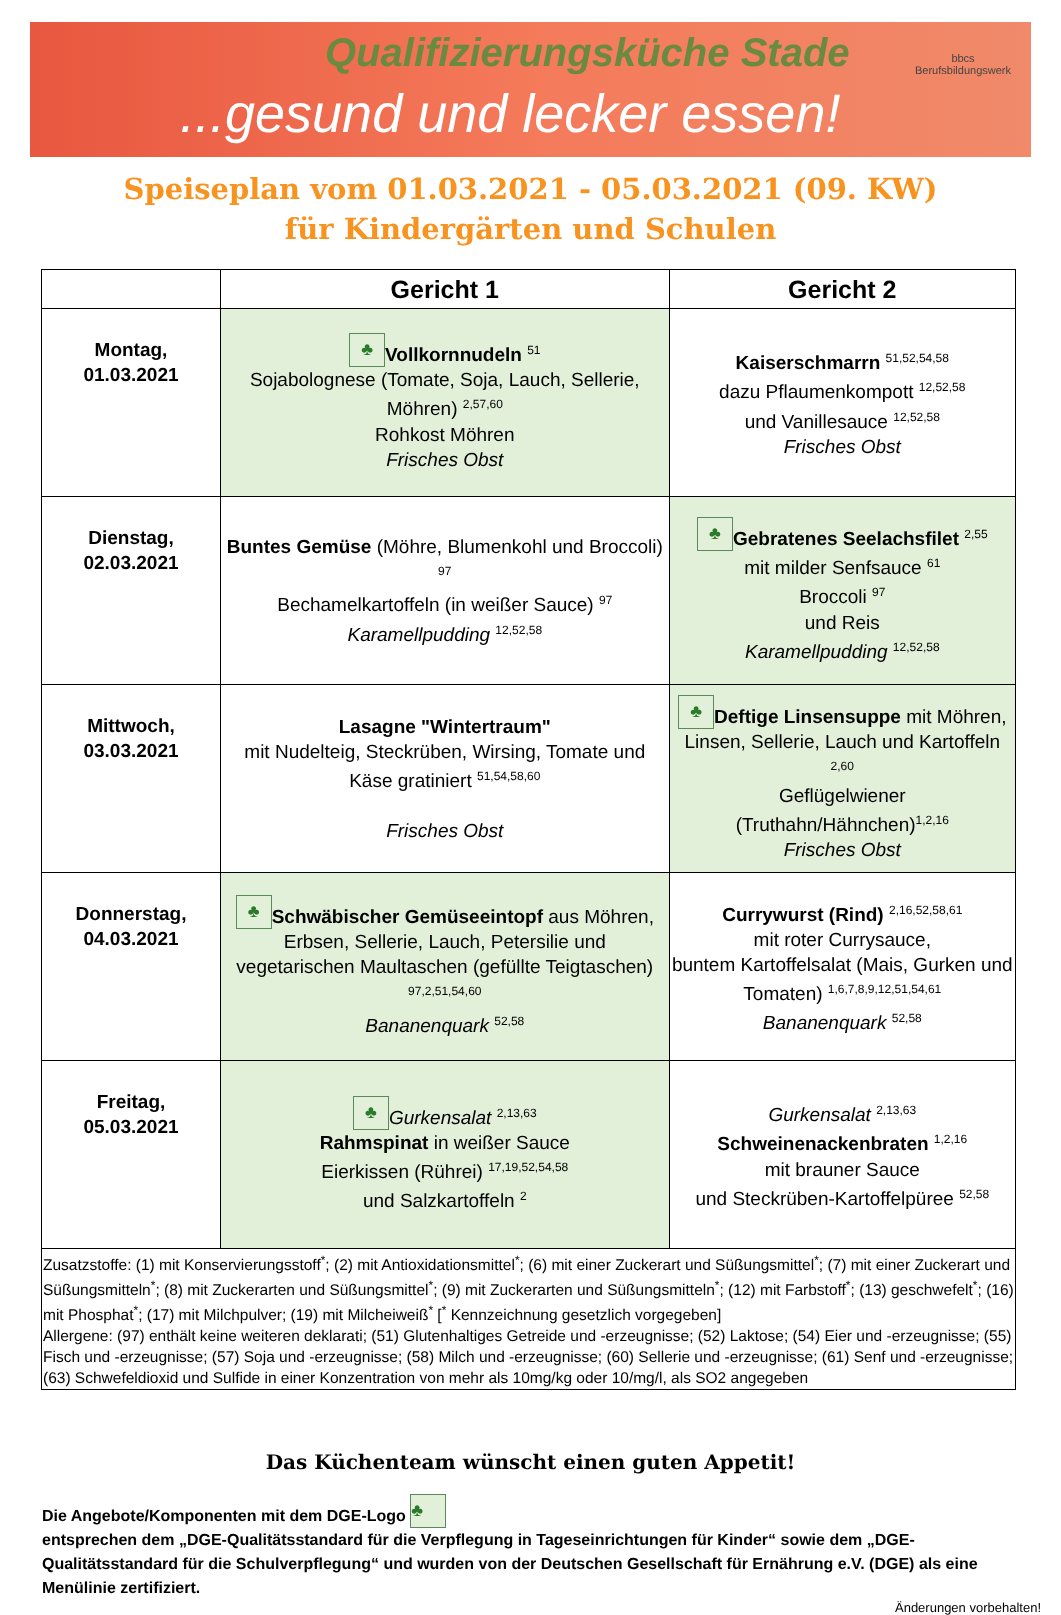Qualifizierungsküche Stade
...gesund und lecker essen!
bbcs
Berufsbildungswerk
Speiseplan vom 01.03.2021 - 05.03.2021 (09. KW)
für Kindergärten und Schulen
| | Gericht 1 | Gericht 2 |
| --- | --- | --- |
| Montag, 01.03.2021 | ♣ Vollkornnudeln <sup>51</sup> Sojabolognese (Tomate, Soja, Lauch, Sellerie, Möhren) <sup>2,57,60</sup> Rohkost Möhren Frisches Obst | Kaiserschmarrn <sup>51,52,54,58</sup> dazu Pflaumenkompott <sup>12,52,58</sup> und Vanillesauce <sup>12,52,58</sup> Frisches Obst |
| Dienstag, 02.03.2021 | Buntes Gemüse (Möhre, Blumenkohl und Broccoli) <sup>97</sup> Bechamelkartoffeln (in weißer Sauce) <sup>97</sup> Karamellpudding <sup>12,52,58</sup> | ♣ Gebratenes Seelachsfilet <sup>2,55</sup> mit milder Senfsauce <sup>61</sup> Broccoli <sup>97</sup> und Reis Karamellpudding <sup>12,52,58</sup> |
| Mittwoch, 03.03.2021 | Lasagne "Wintertraum" mit Nudelteig, Steckrüben, Wirsing, Tomate und Käse gratiniert <sup>51,54,58,60</sup> Frisches Obst | ♣ Deftige Linsensuppe mit Möhren, Linsen, Sellerie, Lauch und Kartoffeln <sup>2,60</sup> Geflügelwiener (Truthahn/Hähnchen)<sup>1,2,16</sup> Frisches Obst |
| Donnerstag, 04.03.2021 | ♣ Schwäbischer Gemüseeintopf aus Möhren, Erbsen, Sellerie, Lauch, Petersilie und vegetarischen Maultaschen (gefüllte Teigtaschen) <sup>97,2,51,54,60</sup> Bananenquark <sup>52,58</sup> | Currywurst (Rind) <sup>2,16,52,58,61</sup> mit roter Currysauce, buntem Kartoffelsalat (Mais, Gurken und Tomaten) <sup>1,6,7,8,9,12,51,54,61</sup> Bananenquark <sup>52,58</sup> |
| Freitag, 05.03.2021 | ♣ Gurkensalat <sup>2,13,63</sup> Rahmspinat in weißer Sauce Eierkissen (Rührei) <sup>17,19,52,54,58</sup> und Salzkartoffeln <sup>2</sup> | Gurkensalat <sup>2,13,63</sup> Schweinenackenbraten <sup>1,2,16</sup> mit brauner Sauce und Steckrüben-Kartoffelpüree <sup>52,58</sup> |
| Zusatzstoffe: (1) mit Konservierungsstoff<sup>*</sup>; (2) mit Antioxidationsmittel<sup>*</sup>; (6) mit einer Zuckerart und Süßungsmittel<sup>*</sup>; (7) mit einer Zuckerart und Süßungsmitteln<sup>*</sup>; (8) mit Zuckerarten und Süßungsmittel<sup>*</sup>; (9) mit Zuckerarten und Süßungsmitteln<sup>*</sup>; (12) mit Farbstoff<sup>*</sup>; (13) geschwefelt<sup>*</sup>; (16) mit Phosphat<sup>*</sup>; (17) mit Milchpulver; (19) mit Milcheiweiß<sup>*</sup> [<sup>*</sup> Kennzeichnung gesetzlich vorgegeben] Allergene: (97) enthält keine weiteren deklarati; (51) Glutenhaltiges Getreide und -erzeugnisse; (52) Laktose; (54) Eier und -erzeugnisse; (55) Fisch und -erzeugnisse; (57) Soja und -erzeugnisse; (58) Milch und -erzeugnisse; (60) Sellerie und -erzeugnisse; (61) Senf und -erzeugnisse; (63) Schwefeldioxid und Sulfide in einer Konzentration von mehr als 10mg/kg oder 10/mg/l, als SO2 angegeben | | |
Das Küchenteam wünscht einen guten Appetit!
Die Angebote/Komponenten mit dem DGE-Logo ♣
entsprechen dem „DGE-Qualitätsstandard für die Verpflegung in Tageseinrichtungen für Kinder“ sowie dem „DGE-Qualitätsstandard für die Schulverpflegung“ und wurden von der Deutschen Gesellschaft für Ernährung e.V. (DGE) als eine Menülinie zertifiziert.
Änderungen vorbehalten!